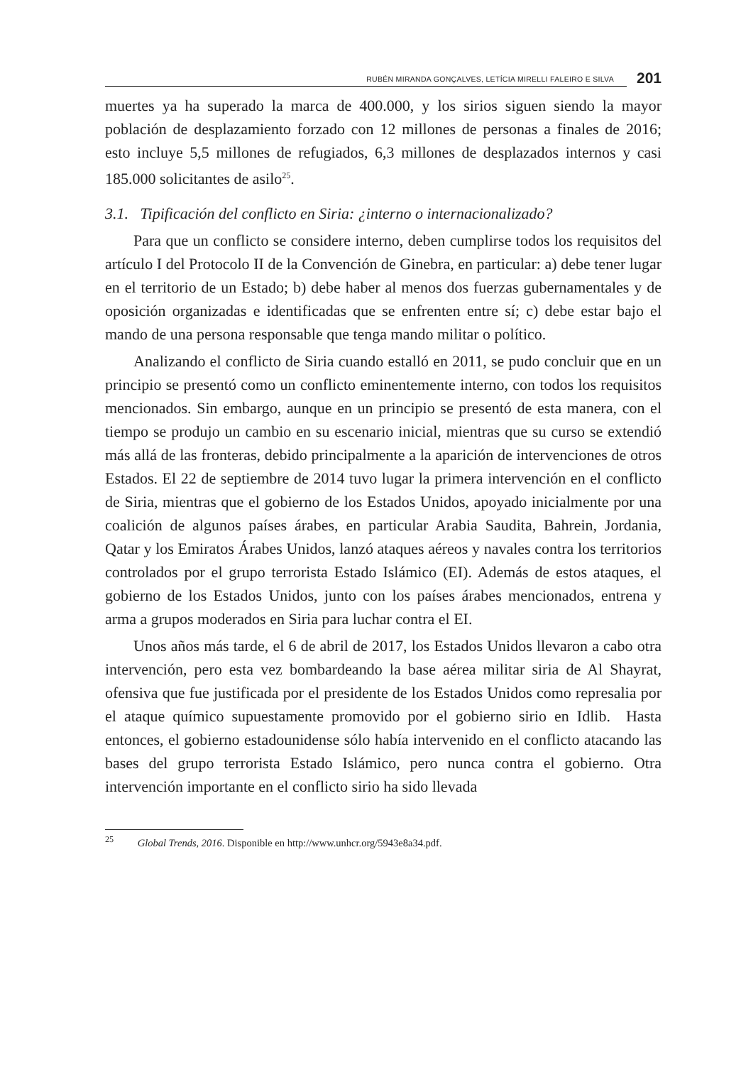RUBÉN MIRANDA GONÇALVES, LETÍCIA MIRELLI FALEIRO E SILVA 201
muertes ya ha superado la marca de 400.000, y los sirios siguen siendo la mayor población de desplazamiento forzado con 12 millones de personas a finales de 2016; esto incluye 5,5 millones de refugiados, 6,3 millones de desplazados internos y casi 185.000 solicitantes de asilo<sup>25</sup>.
3.1. Tipificación del conflicto en Siria: ¿interno o internacionalizado?
Para que un conflicto se considere interno, deben cumplirse todos los requisitos del artículo I del Protocolo II de la Convención de Ginebra, en particular: a) debe tener lugar en el territorio de un Estado; b) debe haber al menos dos fuerzas gubernamentales y de oposición organizadas e identificadas que se enfrenten entre sí; c) debe estar bajo el mando de una persona responsable que tenga mando militar o político.
Analizando el conflicto de Siria cuando estalló en 2011, se pudo concluir que en un principio se presentó como un conflicto eminentemente interno, con todos los requisitos mencionados. Sin embargo, aunque en un principio se presentó de esta manera, con el tiempo se produjo un cambio en su escenario inicial, mientras que su curso se extendió más allá de las fronteras, debido principalmente a la aparición de intervenciones de otros Estados. El 22 de septiembre de 2014 tuvo lugar la primera intervención en el conflicto de Siria, mientras que el gobierno de los Estados Unidos, apoyado inicialmente por una coalición de algunos países árabes, en particular Arabia Saudita, Bahrein, Jordania, Qatar y los Emiratos Árabes Unidos, lanzó ataques aéreos y navales contra los territorios controlados por el grupo terrorista Estado Islámico (EI). Además de estos ataques, el gobierno de los Estados Unidos, junto con los países árabes mencionados, entrena y arma a grupos moderados en Siria para luchar contra el EI.
Unos años más tarde, el 6 de abril de 2017, los Estados Unidos llevaron a cabo otra intervención, pero esta vez bombardeando la base aérea militar siria de Al Shayrat, ofensiva que fue justificada por el presidente de los Estados Unidos como represalia por el ataque químico supuestamente promovido por el gobierno sirio en Idlib. Hasta entonces, el gobierno estadounidense sólo había intervenido en el conflicto atacando las bases del grupo terrorista Estado Islámico, pero nunca contra el gobierno. Otra intervención importante en el conflicto sirio ha sido llevada
<sup>25</sup> Global Trends, 2016. Disponible en http://www.unhcr.org/5943e8a34.pdf.